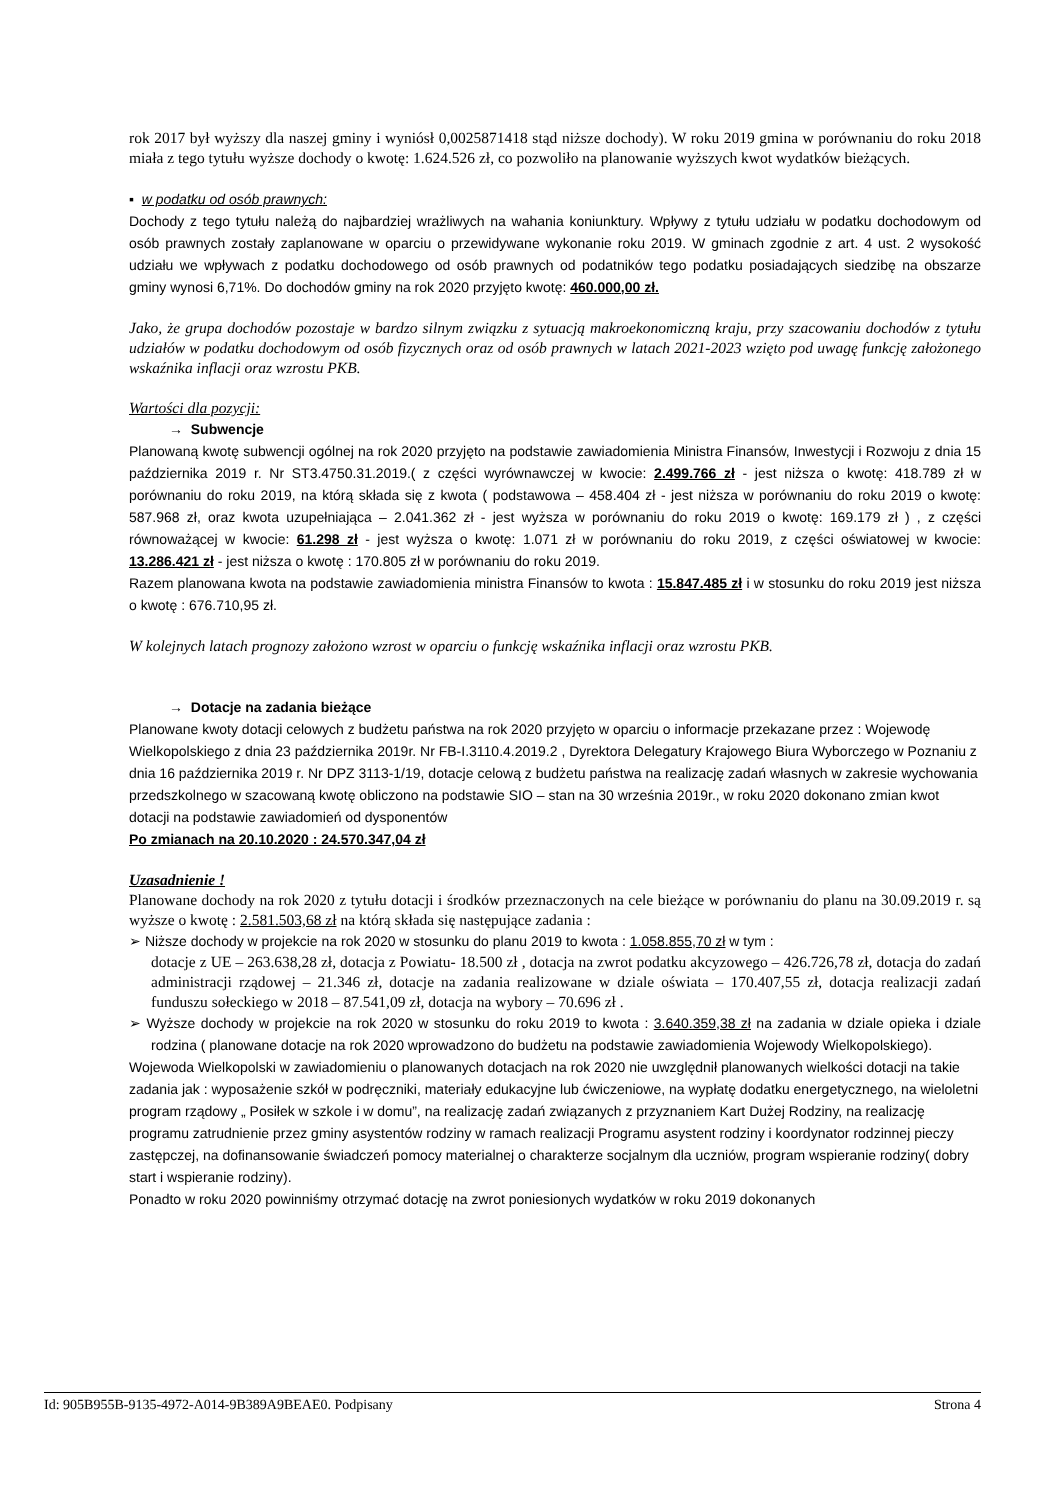rok 2017 był wyższy dla naszej gminy i wyniósł 0,0025871418 stąd niższe dochody). W roku 2019 gmina w porównaniu do roku 2018 miała z tego tytułu wyższe dochody o kwotę: 1.624.526 zł, co pozwoliło na planowanie wyższych kwot wydatków bieżących.
▪ w podatku od osób prawnych:
Dochody z tego tytułu należą do najbardziej wrażliwych na wahania koniunktury. Wpływy z tytułu udziału w podatku dochodowym od osób prawnych zostały zaplanowane w oparciu o przewidywane wykonanie roku 2019. W gminach zgodnie z art. 4 ust. 2 wysokość udziału we wpływach z podatku dochodowego od osób prawnych od podatników tego podatku posiadających siedzibę na obszarze gminy wynosi 6,71%. Do dochodów gminy na rok 2020 przyjęto kwotę: 460.000,00 zł.
Jako, że grupa dochodów pozostaje w bardzo silnym związku z sytuacją makroekonomiczną kraju, przy szacowaniu dochodów z tytułu udziałów w podatku dochodowym od osób fizycznych oraz od osób prawnych w latach 2021-2023 wzięto pod uwagę funkcję założonego wskaźnika inflacji oraz wzrostu PKB.
Wartości dla pozycji:
→ Subwencje
Planowaną kwotę subwencji ogólnej na rok 2020 przyjęto na podstawie zawiadomienia Ministra Finansów, Inwestycji i Rozwoju z dnia 15 października 2019 r. Nr ST3.4750.31.2019.( z części wyrównawczej w kwocie: 2.499.766 zł - jest niższa o kwotę: 418.789 zł w porównaniu do roku 2019, na którą składa się z kwota ( podstawowa – 458.404 zł - jest niższa w porównaniu do roku 2019 o kwotę: 587.968 zł, oraz kwota uzupełniająca – 2.041.362 zł - jest wyższa w porównaniu do roku 2019 o kwotę: 169.179 zł ) , z części równoważącej w kwocie: 61.298 zł - jest wyższa o kwotę: 1.071 zł w porównaniu do roku 2019, z części oświatowej w kwocie: 13.286.421 zł - jest niższa o kwotę : 170.805 zł w porównaniu do roku 2019.
Razem planowana kwota na podstawie zawiadomienia ministra Finansów to kwota : 15.847.485 zł i w stosunku do roku 2019 jest niższa o kwotę : 676.710,95 zł.
W kolejnych latach prognozy założono wzrost w oparciu o funkcję wskaźnika inflacji oraz wzrostu PKB.
→ Dotacje na zadania bieżące
Planowane kwoty dotacji celowych z budżetu państwa na rok 2020 przyjęto w oparciu o informacje przekazane przez : Wojewodę Wielkopolskiego z dnia 23 października 2019r. Nr FB-I.3110.4.2019.2 , Dyrektora Delegatury Krajowego Biura Wyborczego w Poznaniu z dnia 16 października 2019 r. Nr DPZ 3113-1/19, dotacje celową z budżetu państwa na realizację zadań własnych w zakresie wychowania przedszkolnego w szacowaną kwotę obliczono na podstawie SIO – stan na 30 września 2019r., w roku 2020 dokonano zmian kwot dotacji na podstawie zawiadomień od dysponentów
Po zmianach na 20.10.2020 : 24.570.347,04 zł
Uzasadnienie !
Planowane dochody na rok 2020 z tytułu dotacji i środków przeznaczonych na cele bieżące w porównaniu do planu na 30.09.2019 r. są wyższe o kwotę : 2.581.503,68 zł na którą składa się następujące zadania :
➢ Niższe dochody w projekcie na rok 2020 w stosunku do planu 2019 to kwota : 1.058.855,70 zł w tym :
dotacje z UE – 263.638,28 zł, dotacja z Powiatu- 18.500 zł , dotacja na zwrot podatku akcyzowego – 426.726,78 zł, dotacja do zadań administracji rządowej – 21.346 zł, dotacje na zadania realizowane w dziale oświata – 170.407,55 zł, dotacja realizacji zadań funduszu sołeckiego w 2018 – 87.541,09 zł, dotacja na wybory – 70.696 zł .
➢ Wyższe dochody w projekcie na rok 2020 w stosunku do roku 2019 to kwota : 3.640.359,38 zł na zadania w dziale opieka i dziale rodzina ( planowane dotacje na rok 2020 wprowadzono do budżetu na podstawie zawiadomienia Wojewody Wielkopolskiego).
Wojewoda Wielkopolski w zawiadomieniu o planowanych dotacjach na rok 2020 nie uwzględnił planowanych wielkości dotacji na takie zadania jak : wyposażenie szkół w podręczniki, materiały edukacyjne lub ćwiczeniowe, na wypłatę dodatku energetycznego, na wieloletni program rządowy „ Posiłek w szkole i w domu”, na realizację zadań związanych z przyznaniem Kart Dużej Rodziny, na realizację programu zatrudnienie przez gminy asystentów rodziny w ramach realizacji Programu asystent rodziny i koordynator rodzinnej pieczy zastępczej, na dofinansowanie świadczeń pomocy materialnej o charakterze socjalnym dla uczniów, program wspieranie rodziny( dobry start i wspieranie rodziny).
Ponadto w roku 2020 powinniśmy otrzymać dotację na zwrot poniesionych wydatków w roku 2019 dokonanych
Id: 905B955B-9135-4972-A014-9B389A9BEAE0. Podpisany Strona 4